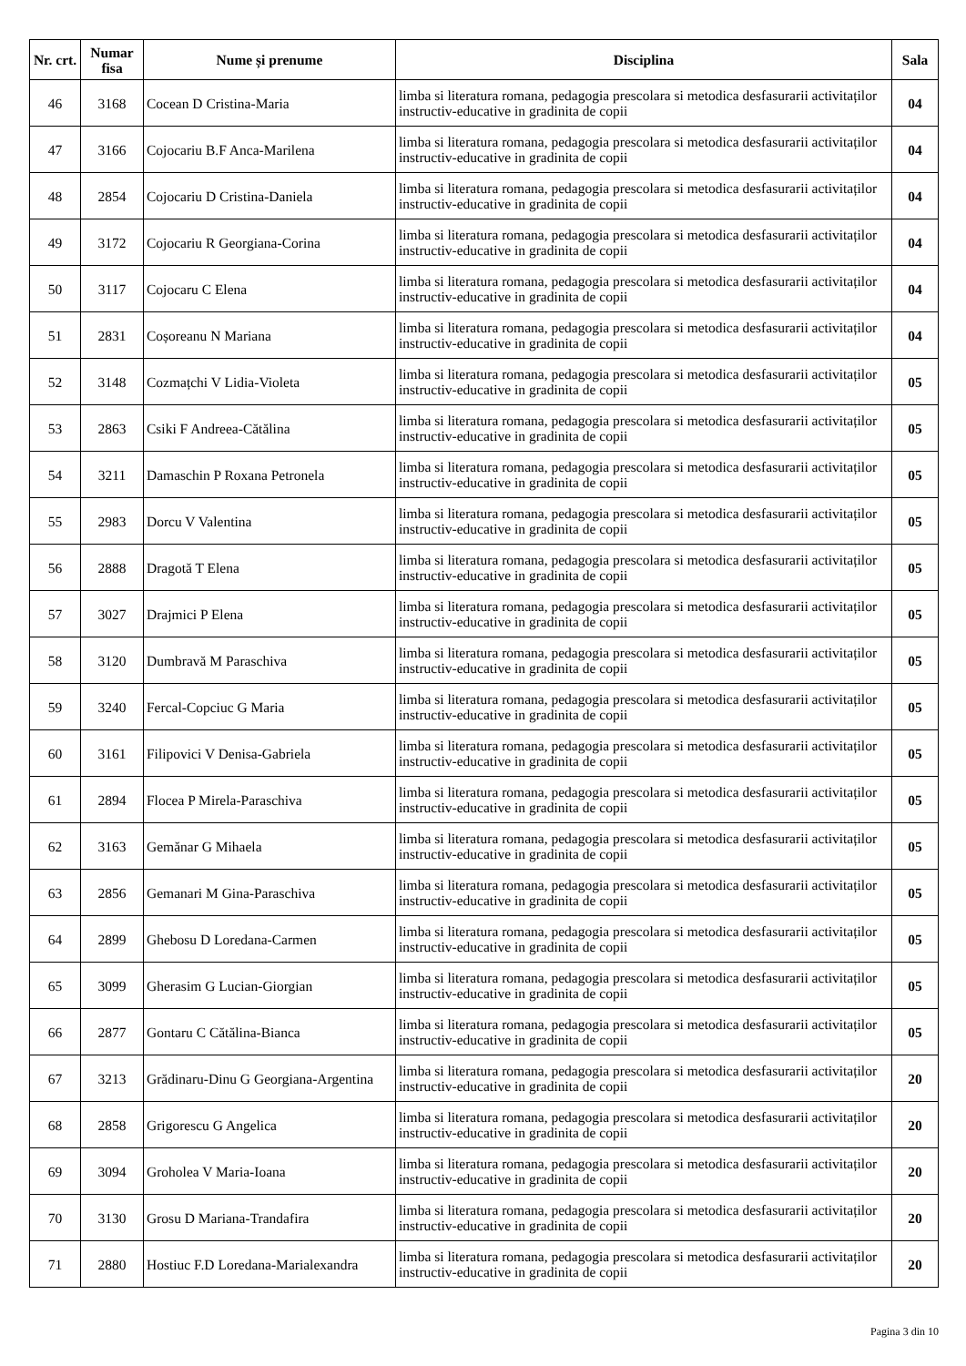| Nr. crt. | Numar fisa | Nume și prenume | Disciplina | Sala |
| --- | --- | --- | --- | --- |
| 46 | 3168 | Cocean D Cristina-Maria | limba si literatura romana, pedagogia prescolara si metodica desfasurarii activitaților instructiv-educative in gradinita de copii | 04 |
| 47 | 3166 | Cojocariu B.F Anca-Marilena | limba si literatura romana, pedagogia prescolara si metodica desfasurarii activitaților instructiv-educative in gradinita de copii | 04 |
| 48 | 2854 | Cojocariu D Cristina-Daniela | limba si literatura romana, pedagogia prescolara si metodica desfasurarii activitaților instructiv-educative in gradinita de copii | 04 |
| 49 | 3172 | Cojocariu R Georgiana-Corina | limba si literatura romana, pedagogia prescolara si metodica desfasurarii activitaților instructiv-educative in gradinita de copii | 04 |
| 50 | 3117 | Cojocaru C Elena | limba si literatura romana, pedagogia prescolara si metodica desfasurarii activitaților instructiv-educative in gradinita de copii | 04 |
| 51 | 2831 | Coșoreanu N Mariana | limba si literatura romana, pedagogia prescolara si metodica desfasurarii activitaților instructiv-educative in gradinita de copii | 04 |
| 52 | 3148 | Cozmațchi V Lidia-Violeta | limba si literatura romana, pedagogia prescolara si metodica desfasurarii activitaților instructiv-educative in gradinita de copii | 05 |
| 53 | 2863 | Csiki F Andreea-Cătălina | limba si literatura romana, pedagogia prescolara si metodica desfasurarii activitaților instructiv-educative in gradinita de copii | 05 |
| 54 | 3211 | Damaschin P Roxana Petronela | limba si literatura romana, pedagogia prescolara si metodica desfasurarii activitaților instructiv-educative in gradinita de copii | 05 |
| 55 | 2983 | Dorcu V Valentina | limba si literatura romana, pedagogia prescolara si metodica desfasurarii activitaților instructiv-educative in gradinita de copii | 05 |
| 56 | 2888 | Dragotă T Elena | limba si literatura romana, pedagogia prescolara si metodica desfasurarii activitaților instructiv-educative in gradinita de copii | 05 |
| 57 | 3027 | Drajmici P Elena | limba si literatura romana, pedagogia prescolara si metodica desfasurarii activitaților instructiv-educative in gradinita de copii | 05 |
| 58 | 3120 | Dumbravă M Paraschiva | limba si literatura romana, pedagogia prescolara si metodica desfasurarii activitaților instructiv-educative in gradinita de copii | 05 |
| 59 | 3240 | Fercal-Copciuc G Maria | limba si literatura romana, pedagogia prescolara si metodica desfasurarii activitaților instructiv-educative in gradinita de copii | 05 |
| 60 | 3161 | Filipovici V Denisa-Gabriela | limba si literatura romana, pedagogia prescolara si metodica desfasurarii activitaților instructiv-educative in gradinita de copii | 05 |
| 61 | 2894 | Flocea P Mirela-Paraschiva | limba si literatura romana, pedagogia prescolara si metodica desfasurarii activitaților instructiv-educative in gradinita de copii | 05 |
| 62 | 3163 | Gemănar G Mihaela | limba si literatura romana, pedagogia prescolara si metodica desfasurarii activitaților instructiv-educative in gradinita de copii | 05 |
| 63 | 2856 | Gemanari M Gina-Paraschiva | limba si literatura romana, pedagogia prescolara si metodica desfasurarii activitaților instructiv-educative in gradinita de copii | 05 |
| 64 | 2899 | Ghebosu D Loredana-Carmen | limba si literatura romana, pedagogia prescolara si metodica desfasurarii activitaților instructiv-educative in gradinita de copii | 05 |
| 65 | 3099 | Gherasim G Lucian-Giorgian | limba si literatura romana, pedagogia prescolara si metodica desfasurarii activitaților instructiv-educative in gradinita de copii | 05 |
| 66 | 2877 | Gontaru C Cătălina-Bianca | limba si literatura romana, pedagogia prescolara si metodica desfasurarii activitaților instructiv-educative in gradinita de copii | 05 |
| 67 | 3213 | Grădinaru-Dinu G Georgiana-Argentina | limba si literatura romana, pedagogia prescolara si metodica desfasurarii activitaților instructiv-educative in gradinita de copii | 20 |
| 68 | 2858 | Grigorescu G Angelica | limba si literatura romana, pedagogia prescolara si metodica desfasurarii activitaților instructiv-educative in gradinita de copii | 20 |
| 69 | 3094 | Groholea V Maria-Ioana | limba si literatura romana, pedagogia prescolara si metodica desfasurarii activitaților instructiv-educative in gradinita de copii | 20 |
| 70 | 3130 | Grosu D Mariana-Trandafira | limba si literatura romana, pedagogia prescolara si metodica desfasurarii activitaților instructiv-educative in gradinita de copii | 20 |
| 71 | 2880 | Hostiuc F.D Loredana-Marialexandra | limba si literatura romana, pedagogia prescolara si metodica desfasurarii activitaților instructiv-educative in gradinita de copii | 20 |
Pagina 3 din 10